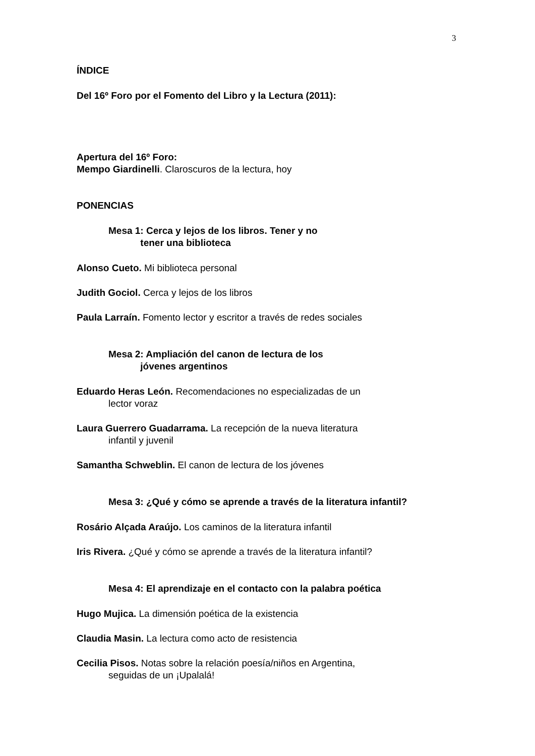3
ÍNDICE
Del 16º Foro por el Fomento del Libro y la Lectura (2011):
Apertura del 16º Foro:
Mempo Giardinelli. Claroscuros de la lectura, hoy
PONENCIAS
Mesa 1: Cerca y lejos de los libros. Tener y no
tener una biblioteca
Alonso Cueto. Mi biblioteca personal
Judith Gociol. Cerca y lejos de los libros
Paula Larraín. Fomento lector y escritor a través de redes sociales
Mesa 2: Ampliación del canon de lectura de los
jóvenes argentinos
Eduardo Heras León. Recomendaciones no especializadas de un
lector voraz
Laura Guerrero Guadarrama. La recepción de la nueva literatura
infantil y juvenil
Samantha Schweblin. El canon de lectura de los jóvenes
Mesa 3: ¿Qué y cómo se aprende a través de la literatura infantil?
Rosário Alçada Araújo. Los caminos de la literatura infantil
Iris Rivera. ¿Qué y cómo se aprende a través de la literatura infantil?
Mesa 4: El aprendizaje en el contacto con la palabra poética
Hugo Mujica. La dimensión poética de la existencia
Claudia Masin. La lectura como acto de resistencia
Cecilia Pisos. Notas sobre la relación poesía/niños en Argentina,
seguidas de un ¡Upalalá!